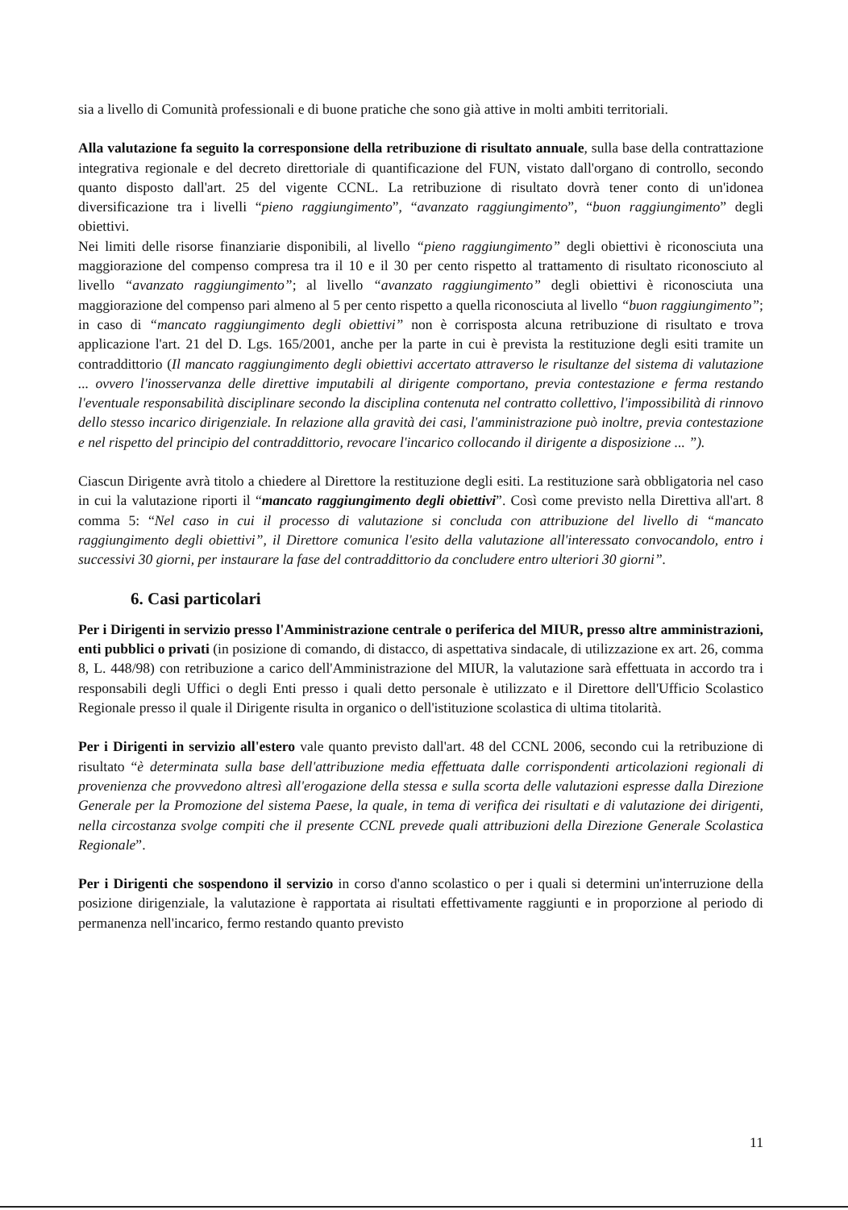sia a livello di Comunità professionali e di buone pratiche che sono già attive in molti ambiti territoriali.
Alla valutazione fa seguito la corresponsione della retribuzione di risultato annuale, sulla base della contrattazione integrativa regionale e del decreto direttoriale di quantificazione del FUN, vistato dall'organo di controllo, secondo quanto disposto dall'art. 25 del vigente CCNL. La retribuzione di risultato dovrà tener conto di un'idonea diversificazione tra i livelli “pieno raggiungimento”, “avanzato raggiungimento”, “buon raggiungimento” degli obiettivi.
Nei limiti delle risorse finanziarie disponibili, al livello “pieno raggiungimento” degli obiettivi è riconosciuta una maggiorazione del compenso compresa tra il 10 e il 30 per cento rispetto al trattamento di risultato riconosciuto al livello “avanzato raggiungimento”; al livello “avanzato raggiungimento” degli obiettivi è riconosciuta una maggiorazione del compenso pari almeno al 5 per cento rispetto a quella riconosciuta al livello “buon raggiungimento”; in caso di “mancato raggiungimento degli obiettivi” non è corrisposta alcuna retribuzione di risultato e trova applicazione l'art. 21 del D. Lgs. 165/2001, anche per la parte in cui è prevista la restituzione degli esiti tramite un contraddittorio (Il mancato raggiungimento degli obiettivi accertato attraverso le risultanze del sistema di valutazione ... ovvero l'inosservanza delle direttive imputabili al dirigente comportano, previa contestazione e ferma restando l'eventuale responsabilità disciplinare secondo la disciplina contenuta nel contratto collettivo, l'impossibilità di rinnovo dello stesso incarico dirigenziale. In relazione alla gravità dei casi, l'amministrazione può inoltre, previa contestazione e nel rispetto del principio del contraddittorio, revocare l'incarico collocando il dirigente a disposizione ... ”).
Ciascun Dirigente avrà titolo a chiedere al Direttore la restituzione degli esiti. La restituzione sarà obbligatoria nel caso in cui la valutazione riporti il “mancato raggiungimento degli obiettivi”. Così come previsto nella Direttiva all'art. 8 comma 5: “Nel caso in cui il processo di valutazione si concluda con attribuzione del livello di “mancato raggiungimento degli obiettivi”, il Direttore comunica l'esito della valutazione all'interessato convocandolo, entro i successivi 30 giorni, per instaurare la fase del contraddittorio da concludere entro ulteriori 30 giorni”.
6. Casi particolari
Per i Dirigenti in servizio presso l'Amministrazione centrale o periferica del MIUR, presso altre amministrazioni, enti pubblici o privati (in posizione di comando, di distacco, di aspettativa sindacale, di utilizzazione ex art. 26, comma 8, L. 448/98) con retribuzione a carico dell'Amministrazione del MIUR, la valutazione sarà effettuata in accordo tra i responsabili degli Uffici o degli Enti presso i quali detto personale è utilizzato e il Direttore dell'Ufficio Scolastico Regionale presso il quale il Dirigente risulta in organico o dell'istituzione scolastica di ultima titolarità.
Per i Dirigenti in servizio all'estero vale quanto previsto dall'art. 48 del CCNL 2006, secondo cui la retribuzione di risultato “è determinata sulla base dell'attribuzione media effettuata dalle corrispondenti articolazioni regionali di provenienza che provvedono altresì all'erogazione della stessa e sulla scorta delle valutazioni espresse dalla Direzione Generale per la Promozione del sistema Paese, la quale, in tema di verifica dei risultati e di valutazione dei dirigenti, nella circostanza svolge compiti che il presente CCNL prevede quali attribuzioni della Direzione Generale Scolastica Regionale”.
Per i Dirigenti che sospendono il servizio in corso d'anno scolastico o per i quali si determini un'interruzione della posizione dirigenziale, la valutazione è rapportata ai risultati effettivamente raggiunti e in proporzione al periodo di permanenza nell'incarico, fermo restando quanto previsto
11